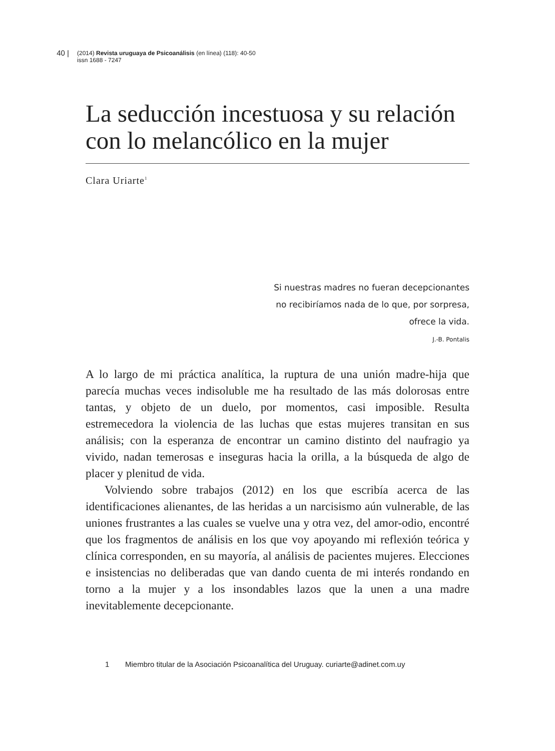40 | (2014) Revista uruguaya de Psicoanálisis (en línea) (118): 40-50
issn 1688 - 7247
La seducción incestuosa y su relación
con lo melancólico en la mujer
Clara Uriarte<sup>1</sup>
Si nuestras madres no fueran decepcionantes
no recibiríamos nada de lo que, por sorpresa,
ofrece la vida.
J.-B. Pontalis
A lo largo de mi práctica analítica, la ruptura de una unión madre-hija que parecía muchas veces indisoluble me ha resultado de las más dolorosas entre tantas, y objeto de un duelo, por momentos, casi imposible. Resulta estremecedora la violencia de las luchas que estas mujeres transitan en sus análisis; con la esperanza de encontrar un camino distinto del naufragio ya vivido, nadan temerosas e inseguras hacia la orilla, a la búsqueda de algo de placer y plenitud de vida.
Volviendo sobre trabajos (2012) en los que escribía acerca de las identificaciones alienantes, de las heridas a un narcisismo aún vulnerable, de las uniones frustrantes a las cuales se vuelve una y otra vez, del amor-odio, encontré que los fragmentos de análisis en los que voy apoyando mi reflexión teórica y clínica corresponden, en su mayoría, al análisis de pacientes mujeres. Elecciones e insistencias no deliberadas que van dando cuenta de mi interés rondando en torno a la mujer y a los insondables lazos que la unen a una madre inevitablemente decepcionante.
1 Miembro titular de la Asociación Psicoanalítica del Uruguay. curiarte@adinet.com.uy